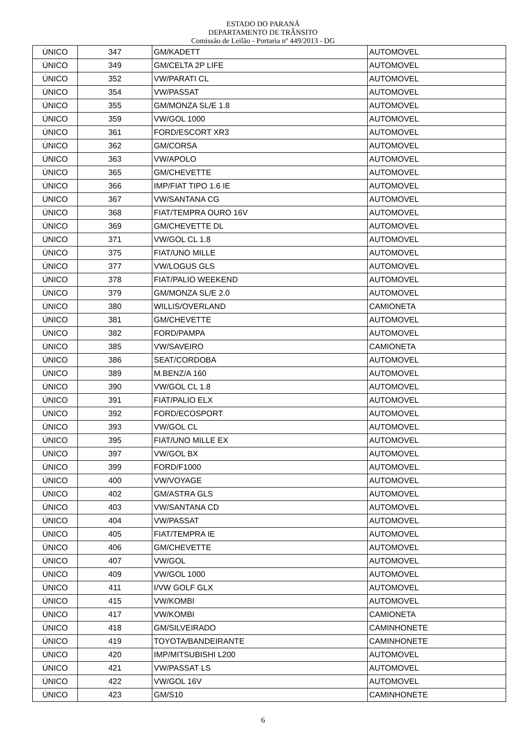ESTADO DO PARANÁ
DEPARTAMENTO DE TRÂNSITO
Comissão de Leilão - Portaria nº 449/2013 - DG
| ÚNICO | 347 | GM/KADETT | AUTOMOVEL |
| ÚNICO | 349 | GM/CELTA 2P LIFE | AUTOMOVEL |
| ÚNICO | 352 | VW/PARATI CL | AUTOMOVEL |
| ÚNICO | 354 | VW/PASSAT | AUTOMOVEL |
| ÚNICO | 355 | GM/MONZA SL/E 1.8 | AUTOMOVEL |
| ÚNICO | 359 | VW/GOL 1000 | AUTOMOVEL |
| ÚNICO | 361 | FORD/ESCORT XR3 | AUTOMOVEL |
| ÚNICO | 362 | GM/CORSA | AUTOMOVEL |
| ÚNICO | 363 | VW/APOLO | AUTOMOVEL |
| ÚNICO | 365 | GM/CHEVETTE | AUTOMOVEL |
| ÚNICO | 366 | IMP/FIAT TIPO 1.6 IE | AUTOMOVEL |
| ÚNICO | 367 | VW/SANTANA CG | AUTOMOVEL |
| ÚNICO | 368 | FIAT/TEMPRA OURO 16V | AUTOMOVEL |
| ÚNICO | 369 | GM/CHEVETTE DL | AUTOMOVEL |
| ÚNICO | 371 | VW/GOL CL 1.8 | AUTOMOVEL |
| ÚNICO | 375 | FIAT/UNO MILLE | AUTOMOVEL |
| ÚNICO | 377 | VW/LOGUS GLS | AUTOMOVEL |
| ÚNICO | 378 | FIAT/PALIO WEEKEND | AUTOMOVEL |
| ÚNICO | 379 | GM/MONZA SL/E 2.0 | AUTOMOVEL |
| ÚNICO | 380 | WILLIS/OVERLAND | CAMIONETA |
| ÚNICO | 381 | GM/CHEVETTE | AUTOMOVEL |
| ÚNICO | 382 | FORD/PAMPA | AUTOMOVEL |
| ÚNICO | 385 | VW/SAVEIRO | CAMIONETA |
| ÚNICO | 386 | SEAT/CORDOBA | AUTOMOVEL |
| ÚNICO | 389 | M.BENZ/A 160 | AUTOMOVEL |
| ÚNICO | 390 | VW/GOL CL 1.8 | AUTOMOVEL |
| ÚNICO | 391 | FIAT/PALIO ELX | AUTOMOVEL |
| ÚNICO | 392 | FORD/ECOSPORT | AUTOMOVEL |
| ÚNICO | 393 | VW/GOL CL | AUTOMOVEL |
| ÚNICO | 395 | FIAT/UNO MILLE EX | AUTOMOVEL |
| ÚNICO | 397 | VW/GOL BX | AUTOMOVEL |
| ÚNICO | 399 | FORD/F1000 | AUTOMOVEL |
| ÚNICO | 400 | VW/VOYAGE | AUTOMOVEL |
| ÚNICO | 402 | GM/ASTRA GLS | AUTOMOVEL |
| ÚNICO | 403 | VW/SANTANA CD | AUTOMOVEL |
| ÚNICO | 404 | VW/PASSAT | AUTOMOVEL |
| ÚNICO | 405 | FIAT/TEMPRA IE | AUTOMOVEL |
| ÚNICO | 406 | GM/CHEVETTE | AUTOMOVEL |
| ÚNICO | 407 | VW/GOL | AUTOMOVEL |
| ÚNICO | 409 | VW/GOL 1000 | AUTOMOVEL |
| ÚNICO | 411 | I/VW GOLF GLX | AUTOMOVEL |
| ÚNICO | 415 | VW/KOMBI | AUTOMOVEL |
| ÚNICO | 417 | VW/KOMBI | CAMIONETA |
| ÚNICO | 418 | GM/SILVEIRADO | CAMINHONETE |
| ÚNICO | 419 | TOYOTA/BANDEIRANTE | CAMINHONETE |
| ÚNICO | 420 | IMP/MITSUBISHI L200 | AUTOMOVEL |
| ÚNICO | 421 | VW/PASSAT LS | AUTOMOVEL |
| ÚNICO | 422 | VW/GOL 16V | AUTOMOVEL |
| ÚNICO | 423 | GM/S10 | CAMINHONETE |
6